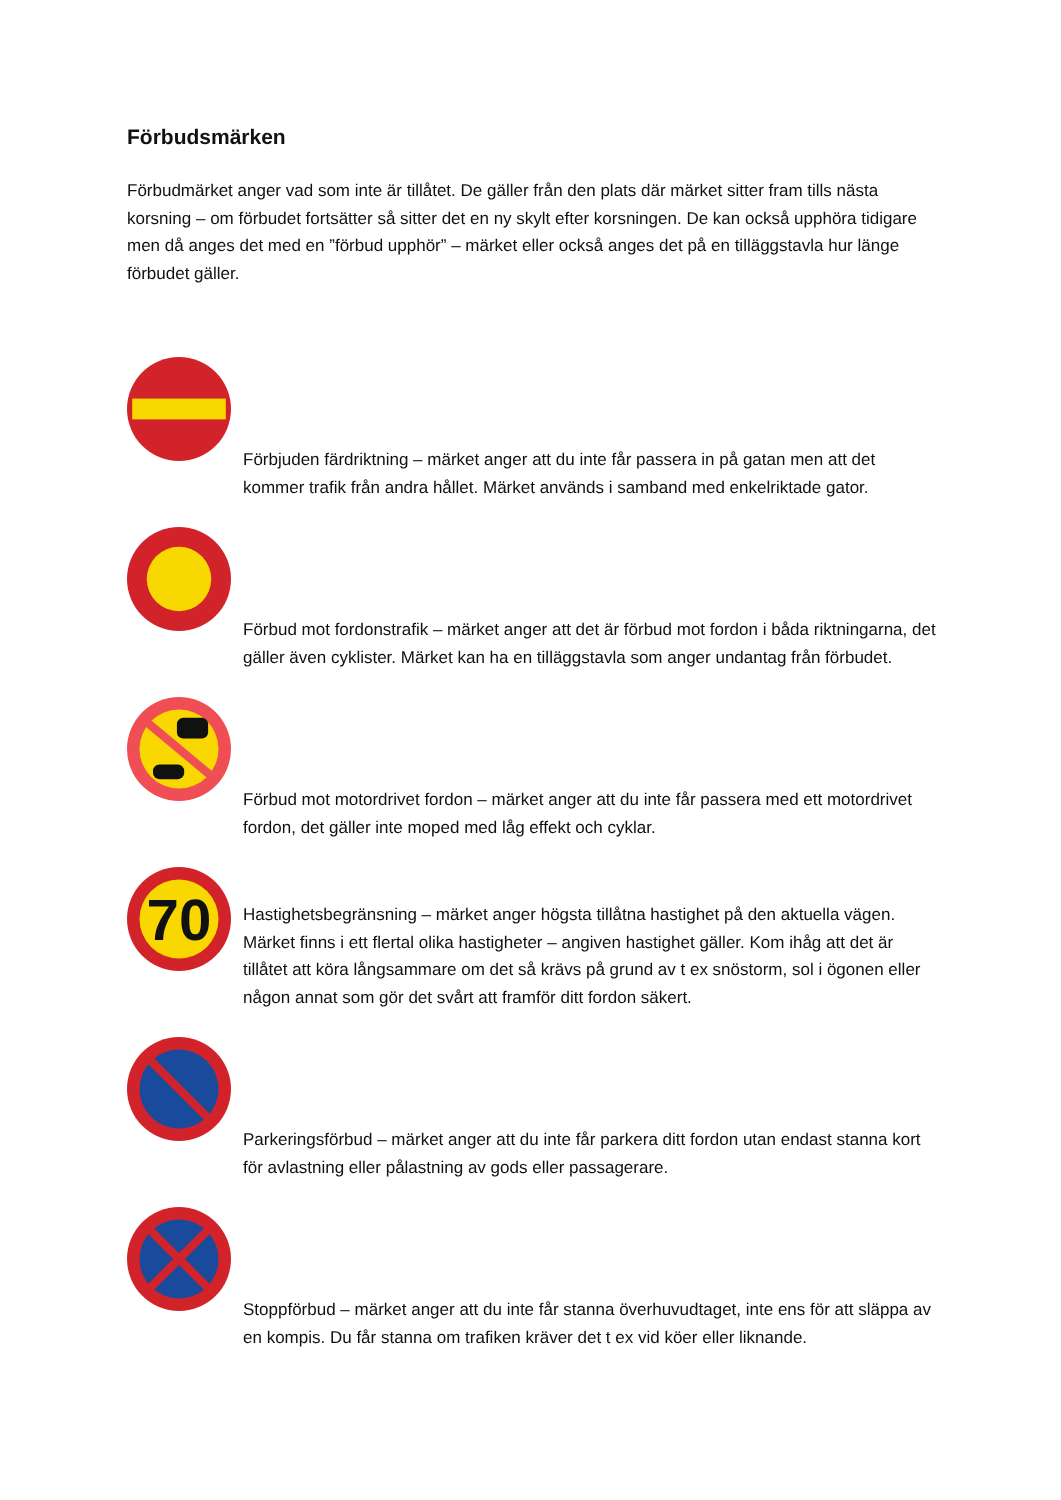Förbudsmärken
Förbudmärket anger vad som inte är tillåtet. De gäller från den plats där märket sitter fram tills nästa korsning – om förbudet fortsätter så sitter det en ny skylt efter korsningen. De kan också upphöra tidigare men då anges det med en ”förbud upphör” – märket eller också anges det på en tilläggstavla hur länge förbudet gäller.
Förbjuden färdriktning – märket anger att du inte får passera in på gatan men att det kommer trafik från andra hållet. Märket används i samband med enkelriktade gator.
Förbud mot fordonstrafik – märket anger att det är förbud mot fordon i båda riktningarna, det gäller även cyklister. Märket kan ha en tilläggstavla som anger undantag från förbudet.
Förbud mot motordrivet fordon – märket anger att du inte får passera med ett motordrivet fordon, det gäller inte moped med låg effekt och cyklar.
70
Hastighetsbegränsning – märket anger högsta tillåtna hastighet på den aktuella vägen. Märket finns i ett flertal olika hastigheter – angiven hastighet gäller. Kom ihåg att det är tillåtet att köra långsammare om det så krävs på grund av t ex snöstorm, sol i ögonen eller någon annat som gör det svårt att framför ditt fordon säkert.
Parkeringsförbud – märket anger att du inte får parkera ditt fordon utan endast stanna kort för avlastning eller pålastning av gods eller passagerare.
Stoppförbud – märket anger att du inte får stanna överhuvudtaget, inte ens för att släppa av en kompis. Du får stanna om trafiken kräver det t ex vid köer eller liknande.